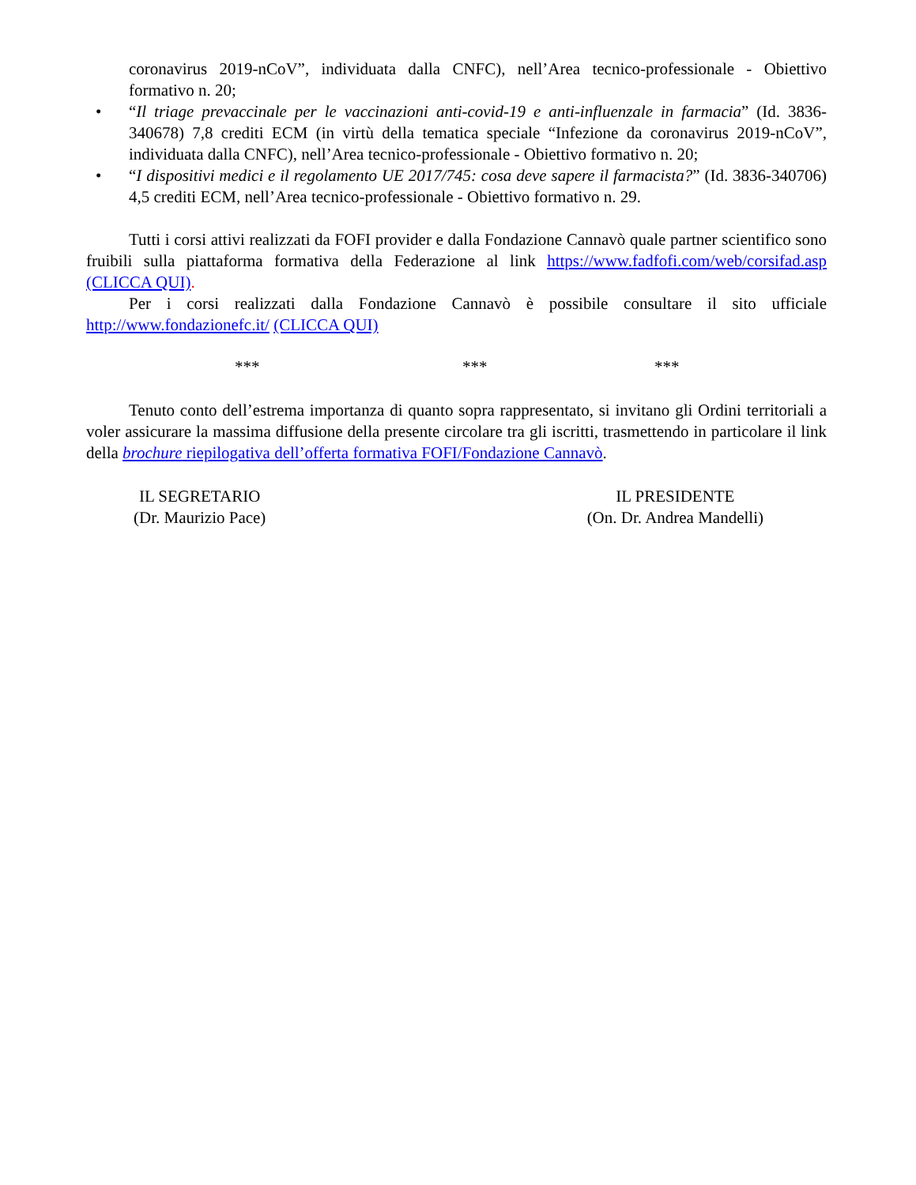coronavirus 2019-nCoV”, individuata dalla CNFC), nell’Area tecnico-professionale - Obiettivo formativo n. 20;
• “Il triage prevaccinale per le vaccinazioni anti-covid-19 e anti-influenzale in farmacia” (Id. 3836-340678) 7,8 crediti ECM (in virtù della tematica speciale “Infezione da coronavirus 2019-nCoV”, individuata dalla CNFC), nell’Area tecnico-professionale - Obiettivo formativo n. 20;
• “I dispositivi medici e il regolamento UE 2017/745: cosa deve sapere il farmacista?” (Id. 3836-340706) 4,5 crediti ECM, nell’Area tecnico-professionale - Obiettivo formativo n. 29.
Tutti i corsi attivi realizzati da FOFI provider e dalla Fondazione Cannavò quale partner scientifico sono fruibili sulla piattaforma formativa della Federazione al link https://www.fadfofi.com/web/corsifad.asp (CLICCA QUI).
Per i corsi realizzati dalla Fondazione Cannavò è possibile consultare il sito ufficiale http://www.fondazionefc.it/ (CLICCA QUI)
*** *** ***
Tenuto conto dell’estrema importanza di quanto sopra rappresentato, si invitano gli Ordini territoriali a voler assicurare la massima diffusione della presente circolare tra gli iscritti, trasmettendo in particolare il link della brochure riepilogativa dell’offerta formativa FOFI/Fondazione Cannavò.
IL SEGRETARIO
(Dr. Maurizio Pace)
IL PRESIDENTE
(On. Dr. Andrea Mandelli)